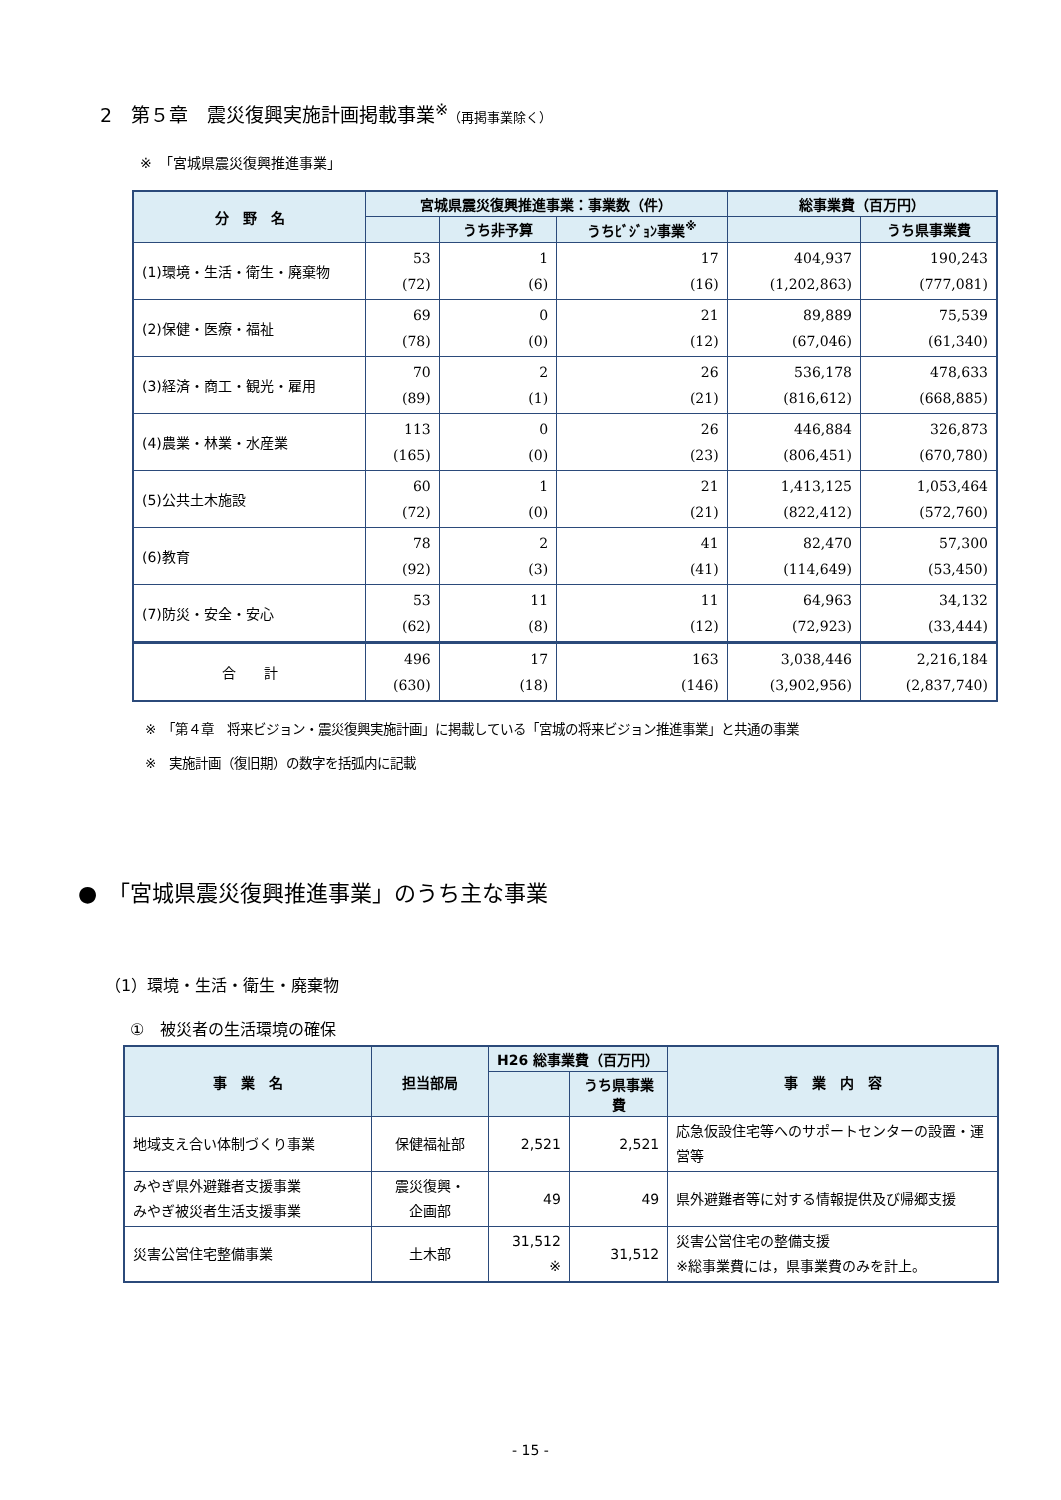2　第５章　震災復興実施計画掲載事業<sup>※</sup>（再掲事業除く）
※　「宮城県震災復興推進事業」
| 分 野 名 | 宮城県震災復興推進事業：事業数（件） | | | 総事業費（百万円） | |
| --- | --- | --- | --- | --- | --- |
| | | うち非予算 | うちﾋﾞｼﾞｮﾝ事業<sup>※</sup> | | うち県事業費 |
| (1)環境・生活・衛生・廃棄物 | 53 (72) | 1 (6) | 17 (16) | 404,937 (1,202,863) | 190,243 (777,081) |
| (2)保健・医療・福祉 | 69 (78) | 0 (0) | 21 (12) | 89,889 (67,046) | 75,539 (61,340) |
| (3)経済・商工・観光・雇用 | 70 (89) | 2 (1) | 26 (21) | 536,178 (816,612) | 478,633 (668,885) |
| (4)農業・林業・水産業 | 113 (165) | 0 (0) | 26 (23) | 446,884 (806,451) | 326,873 (670,780) |
| (5)公共土木施設 | 60 (72) | 1 (0) | 21 (21) | 1,413,125 (822,412) | 1,053,464 (572,760) |
| (6)教育 | 78 (92) | 2 (3) | 41 (41) | 82,470 (114,649) | 57,300 (53,450) |
| (7)防災・安全・安心 | 53 (62) | 11 (8) | 11 (12) | 64,963 (72,923) | 34,132 (33,444) |
| 合 計 | 496 (630) | 17 (18) | 163 (146) | 3,038,446 (3,902,956) | 2,216,184 (2,837,740) |
※　「第４章　将来ビジョン・震災復興実施計画」に掲載している「宮城の将来ビジョン推進事業」と共通の事業
※　実施計画（復旧期）の数字を括弧内に記載
●　「宮城県震災復興推進事業」のうち主な事業
（1）環境・生活・衛生・廃棄物
①　被災者の生活環境の確保
| 事 業 名 | 担当部局 | H26 総事業費（百万円） | | 事 業 内 容 |
| --- | --- | --- | --- | --- |
| | | | うち県事業費 | |
| 地域支え合い体制づくり事業 | 保健福祉部 | 2,521 | 2,521 | 応急仮設住宅等へのサポートセンターの設置・運営等 |
| みやぎ県外避難者支援事業 みやぎ被災者生活支援事業 | 震災復興・ 企画部 | 49 | 49 | 県外避難者等に対する情報提供及び帰郷支援 |
| 災害公営住宅整備事業 | 土木部 | 31,512 ※ | 31,512 | 災害公営住宅の整備支援 ※総事業費には，県事業費のみを計上。 |
- 15 -